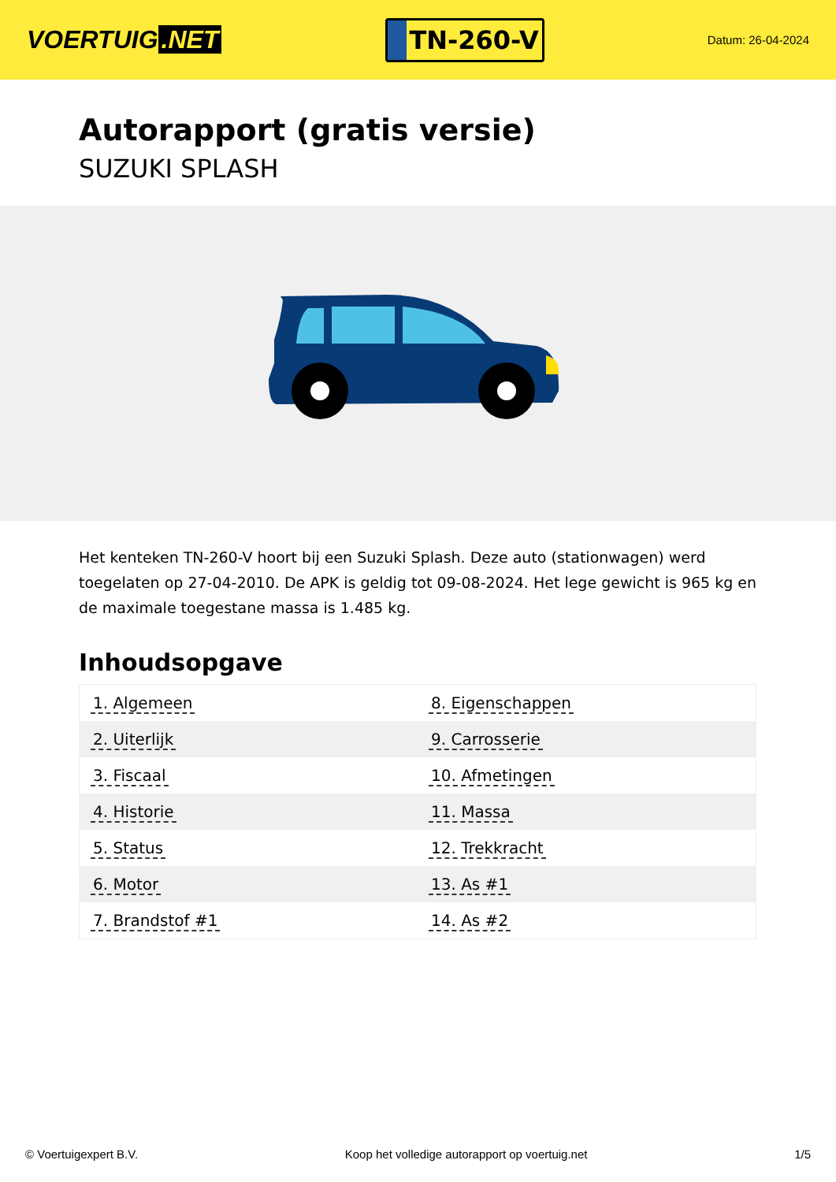VOERTUIG.NET
TN-260-V
Datum: 26-04-2024
Autorapport (gratis versie)
SUZUKI SPLASH
Het kenteken TN-260-V hoort bij een Suzuki Splash. Deze auto (stationwagen) werd toegelaten op 27-04-2010. De APK is geldig tot 09-08-2024. Het lege gewicht is 965 kg en de maximale toegestane massa is 1.485 kg.
Inhoudsopgave
| 1. Algemeen | 8. Eigenschappen |
| 2. Uiterlijk | 9. Carrosserie |
| 3. Fiscaal | 10. Afmetingen |
| 4. Historie | 11. Massa |
| 5. Status | 12. Trekkracht |
| 6. Motor | 13. As #1 |
| 7. Brandstof #1 | 14. As #2 |
© Voertuigexpert B.V. Koop het volledige autorapport op voertuig.net 1/5